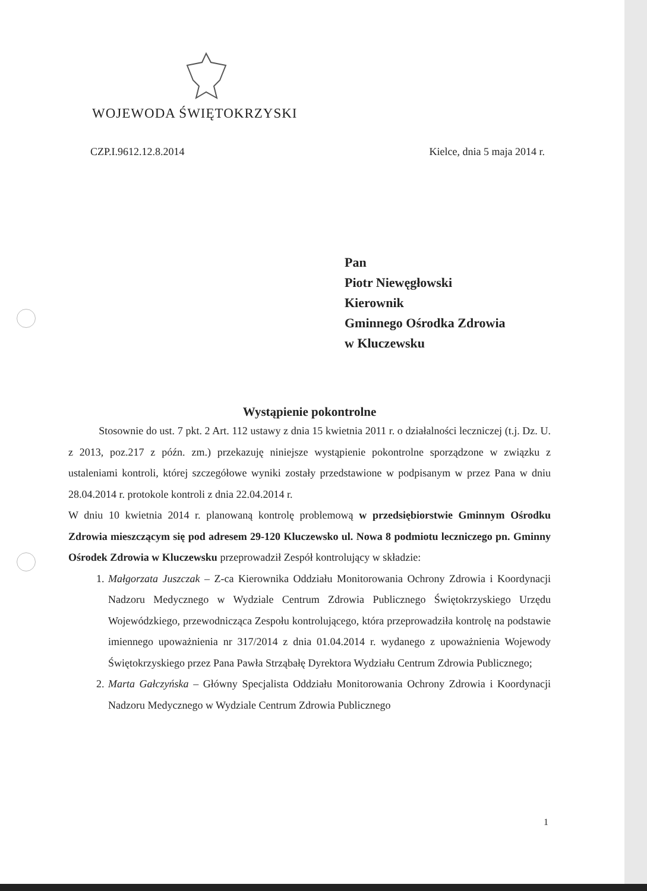WOJEWODA ŚWIĘTOKRZYSKI
CZP.I.9612.12.8.2014 Kielce, dnia 5 maja 2014 r.
Pan
Piotr Niewęgłowski
Kierownik
Gminnego Ośrodka Zdrowia
w Kluczewsku
Wystąpienie pokontrolne
Stosownie do ust. 7 pkt. 2 Art. 112 ustawy z dnia 15 kwietnia 2011 r. o działalności leczniczej (t.j. Dz. U. z 2013, poz.217 z późn. zm.) przekazuję niniejsze wystąpienie pokontrolne sporządzone w związku z ustaleniami kontroli, której szczegółowe wyniki zostały przedstawione w podpisanym w przez Pana w dniu 28.04.2014 r. protokole kontroli z dnia 22.04.2014 r.
W dniu 10 kwietnia 2014 r. planowaną kontrolę problemową w przedsiębiorstwie Gminnym Ośrodku Zdrowia mieszczącym się pod adresem 29-120 Kluczewsko ul. Nowa 8 podmiotu leczniczego pn. Gminny Ośrodek Zdrowia w Kluczewsku przeprowadził Zespół kontrolujący w składzie:
1. Małgorzata Juszczak – Z-ca Kierownika Oddziału Monitorowania Ochrony Zdrowia i Koordynacji Nadzoru Medycznego w Wydziale Centrum Zdrowia Publicznego Świętokrzyskiego Urzędu Wojewódzkiego, przewodnicząca Zespołu kontrolującego, która przeprowadziła kontrolę na podstawie imiennego upoważnienia nr 317/2014 z dnia 01.04.2014 r. wydanego z upoważnienia Wojewody Świętokrzyskiego przez Pana Pawła Strząbałę Dyrektora Wydziału Centrum Zdrowia Publicznego;
2. Marta Gałczyńska – Główny Specjalista Oddziału Monitorowania Ochrony Zdrowia i Koordynacji Nadzoru Medycznego w Wydziale Centrum Zdrowia Publicznego
1